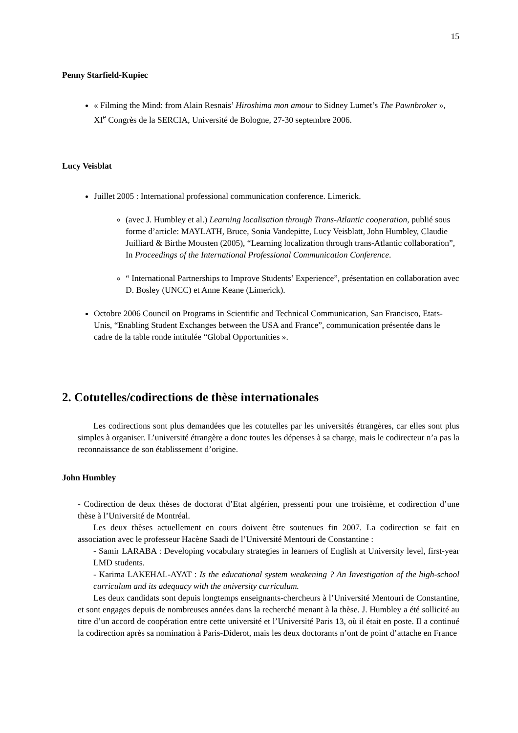15
Penny Starfield-Kupiec
« Filming the Mind: from Alain Resnais’ Hiroshima mon amour to Sidney Lumet’s The Pawnbroker », XI<sup>e</sup> Congrès de la SERCIA, Université de Bologne, 27-30 septembre 2006.
Lucy Veisblat
Juillet 2005 : International professional communication conference. Limerick.
(avec J. Humbley et al.) Learning localisation through Trans-Atlantic cooperation, publié sous forme d’article: MAYLATH, Bruce, Sonia Vandepitte, Lucy Veisblatt, John Humbley, Claudie Juilliard & Birthe Mousten (2005), “Learning localization through trans-Atlantic collaboration”, In Proceedings of the International Professional Communication Conference.
“ International Partnerships to Improve Students’ Experience”, présentation en collaboration avec D. Bosley (UNCC) et Anne Keane (Limerick).
Octobre 2006 Council on Programs in Scientific and Technical Communication, San Francisco, Etats-Unis, “Enabling Student Exchanges between the USA and France”, communication présentée dans le cadre de la table ronde intitulée “Global Opportunities ».
2. Cotutelles/codirections de thèse internationales
Les codirections sont plus demandées que les cotutelles par les universités étrangères, car elles sont plus simples à organiser. L’université étrangère a donc toutes les dépenses à sa charge, mais le codirecteur n’a pas la reconnaissance de son établissement d’origine.
John Humbley
- Codirection de deux thèses de doctorat d’Etat algérien, pressenti pour une troisième, et codirection d’une thèse à l’Université de Montréal.
Les deux thèses actuellement en cours doivent être soutenues fin 2007. La codirection se fait en association avec le professeur Hacène Saadi de l’Université Mentouri de Constantine :
- Samir LARABA : Developing vocabulary strategies in learners of English at University level, first-year LMD students.
- Karima LAKEHAL-AYAT : Is the educational system weakening ? An Investigation of the high-school curriculum and its adequacy with the university curriculum.
Les deux candidats sont depuis longtemps enseignants-chercheurs à l’Université Mentouri de Constantine, et sont engages depuis de nombreuses années dans la recherché menant à la thèse. J. Humbley a été sollicité au titre d’un accord de coopération entre cette université et l’Université Paris 13, où il était en poste. Il a continué la codirection après sa nomination à Paris-Diderot, mais les deux doctorants n’ont de point d’attache en France